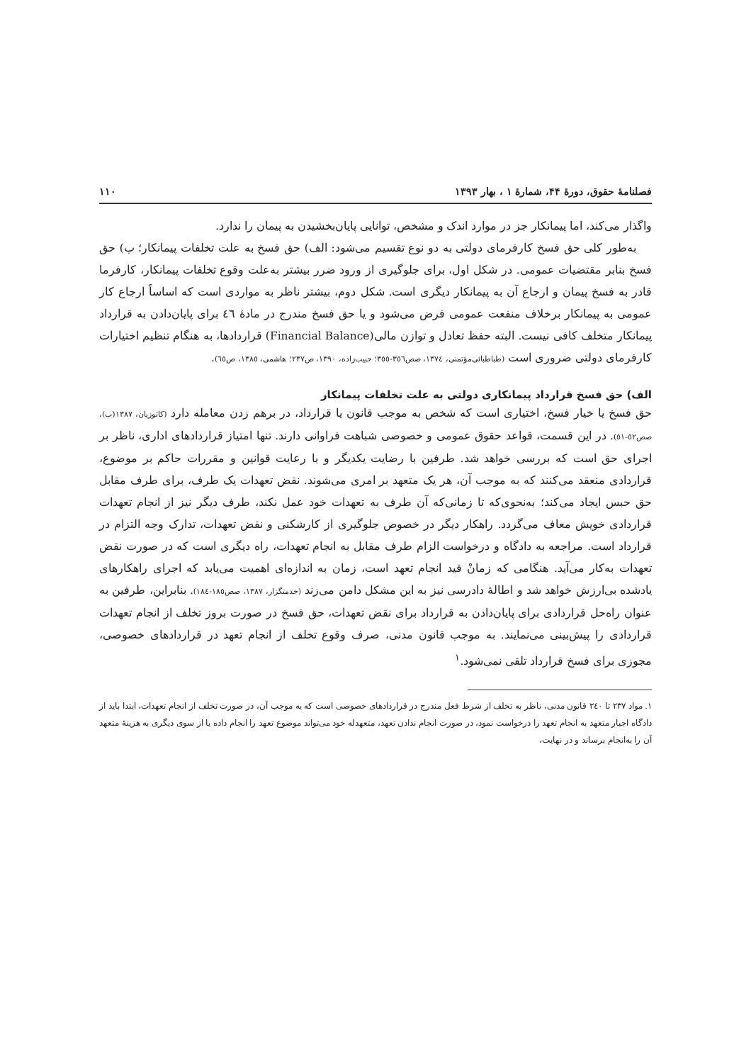فصلنامهٔ حقوق، دورهٔ ۴۴، شمارهٔ ۱ ، بهار ۱۳۹۳ ۱۱۰
واگذار می‌کند، اما پیمانکار جز در موارد اندک و مشخص، توانایی پایان‌بخشیدن به پیمان را ندارد.
به‌طور کلی حق فسخ کارفرمای دولتی به دو نوع تقسیم می‌شود: الف) حق فسخ به علت تخلفات پیمانکار؛ ب) حق فسخ بنابر مقتضیات عمومی. در شکل اول، برای جلوگیری از ورود ضرر بیشتر به‌علت وقوع تخلفات پیمانکار، کارفرما قادر به فسخ پیمان و ارجاع آن به پیمانکار دیگری است. شکل دوم، بیشتر ناظر به مواردی است که اساساً ارجاع کار عمومی به پیمانکار برخلاف منفعت عمومی فرض می‌شود و یا حق فسخ مندرج در مادهٔ ٤٦ برای پایان‌دادن به قرارداد پیمانکار متخلف کافی نیست. البته حفظ تعادل و توازن مالی(Financial Balance) قراردادها، به هنگام تنظیم اختیارات کارفرمای دولتی ضروری است (طباطبائی‌مؤتمنی، ١٣٧٤، صص٣٥٦-٣٥٥؛ حبیب‌زاده، ١٣٩٠، ص٢٣٧؛ هاشمی، ١٣٨٥، ص٦٥).
الف) حق فسخ قرارداد پیمانکاری دولتی به علت تخلفات پیمانکار
حق فسخ یا خیار فسخ، اختیاری است که شخص به موجب قانون یا قرارداد، در برهم زدن معامله دارد (کاتوزیان، ١٣٨٧(ب)، صص٥٢-٥١). در این قسمت، قواعد حقوق عمومی و خصوصی شباهت فراوانی دارند. تنها امتیاز قراردادهای اداری، ناظر بر اجرای حق است که بررسی خواهد شد. طرفین با رضایت یکدیگر و با رعایت قوانین و مقررات حاکم بر موضوع، قراردادی منعقد می‌کنند که به موجب آن، هر یک متعهد بر امری می‌شوند. نقض تعهدات یک طرف، برای طرف مقابل حق حبس ایجاد می‌کند؛ به‌نحوی‌که تا زمانی‌که آن طرف به تعهدات خود عمل نکند، طرف دیگر نیز از انجام تعهدات قراردادی خویش معاف می‌گردد. راهکار دیگر در خصوص جلوگیری از کارشکنی و نقض تعهدات، تدارک وجه التزام در قرارداد است. مراجعه به دادگاه و درخواست الزام طرف مقابل به انجام تعهدات، راه دیگری است که در صورت نقض تعهدات به‌کار می‌آید. هنگامی که زمانْ قید انجام تعهد است، زمان به اندازه‌ای اهمیت می‌یابد که اجرای راهکارهای یادشده بی‌ارزش خواهد شد و اطالهٔ دادرسی نیز به این مشکل دامن می‌زند (خدمتگزار، ١٣٨٧، صص١٨٥-١٨٤). بنابراین، طرفین به عنوان راه‌حل قراردادی برای پایان‌دادن به قرارداد برای نقض تعهدات، حق فسخ در صورت بروز تخلف از انجام تعهدات قراردادی را پیش‌بینی می‌نمایند. به موجب قانون مدنی، صرف وقوع تخلف از انجام تعهد در قراردادهای خصوصی، مجوزی برای فسخ قرارداد تلقی نمی‌شود.<sup>١</sup>
١. مواد ٢٣٧ تا ٢٤٠ قانون مدنی، ناظر به تخلف از شرط فعل مندرج در قراردادهای خصوصی است که به موجب آن، در صورت تخلف از انجام تعهدات، ابتدا باید از دادگاه اجبار متعهد به انجام تعهد را درخواست نمود، در صورت انجام ندادن تعهد، متعهدله خود می‌تواند موضوع تعهد را انجام داده یا از سوی دیگری به هزینهٔ متعهد آن را به‌انجام برساند و در نهایت،